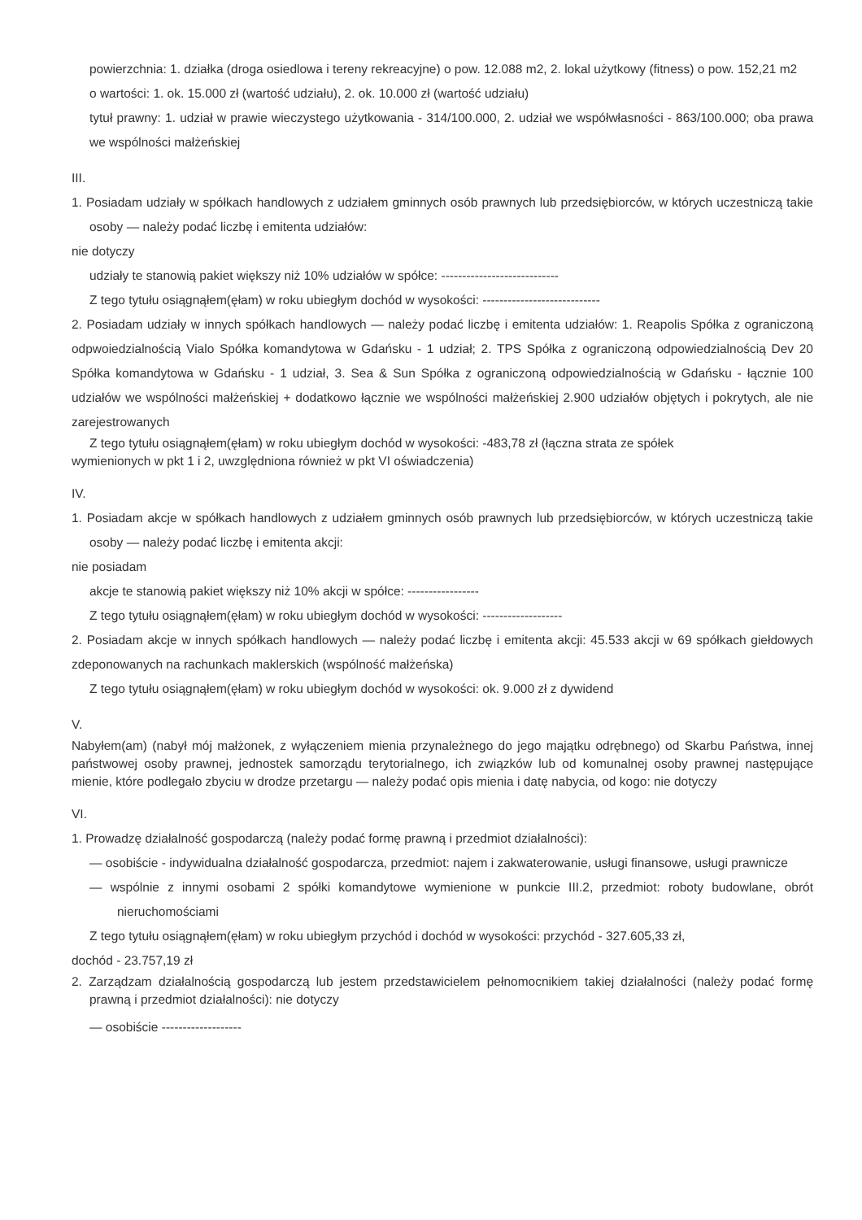powierzchnia: 1. działka (droga osiedlowa i tereny rekreacyjne) o pow. 12.088 m2, 2. lokal użytkowy (fitness) o pow. 152,21 m2
o wartości: 1. ok. 15.000 zł (wartość udziału), 2. ok. 10.000 zł (wartość udziału)
tytuł prawny: 1. udział w prawie wieczystego użytkowania - 314/100.000, 2. udział we współwłasności - 863/100.000; oba prawa we wspólności małżeńskiej
III.
1. Posiadam udziały w spółkach handlowych z udziałem gminnych osób prawnych lub przedsiębiorców, w których uczestniczą takie osoby — należy podać liczbę i emitenta udziałów:
nie dotyczy
udziały te stanowią pakiet większy niż 10% udziałów w spółce: ----------------------------
Z tego tytułu osiągnąłem(ęłam) w roku ubiegłym dochód w wysokości: ----------------------------
2. Posiadam udziały w innych spółkach handlowych — należy podać liczbę i emitenta udziałów: 1. Reapolis Spółka z ograniczoną odpwoiedzialnością Vialo Spółka komandytowa w Gdańsku - 1 udział; 2. TPS Spółka z ograniczoną odpowiedzialnością Dev 20 Spółka komandytowa w Gdańsku - 1 udział, 3. Sea & Sun Spółka z ograniczoną odpowiedzialnością w Gdańsku - łącznie 100 udziałów we wspólności małżeńskiej + dodatkowo łącznie we wspólności małżeńskiej 2.900 udziałów objętych i pokrytych, ale nie zarejestrowanych
Z tego tytułu osiągnąłem(ęłam) w roku ubiegłym dochód w wysokości: -483,78 zł (łączna strata ze spółek
wymienionych w pkt 1 i 2, uwzględniona również w pkt VI oświadczenia)
IV.
1. Posiadam akcje w spółkach handlowych z udziałem gminnych osób prawnych lub przedsiębiorców, w których uczestniczą takie osoby — należy podać liczbę i emitenta akcji:
nie posiadam
akcje te stanowią pakiet większy niż 10% akcji w spółce: -----------------
Z tego tytułu osiągnąłem(ęłam) w roku ubiegłym dochód w wysokości: -------------------
2. Posiadam akcje w innych spółkach handlowych — należy podać liczbę i emitenta akcji: 45.533 akcji w 69 spółkach giełdowych zdeponowanych na rachunkach maklerskich (wspólność małżeńska)
Z tego tytułu osiągnąłem(ęłam) w roku ubiegłym dochód w wysokości: ok. 9.000 zł z dywidend
V.
Nabyłem(am) (nabył mój małżonek, z wyłączeniem mienia przynależnego do jego majątku odrębnego) od Skarbu Państwa, innej państwowej osoby prawnej, jednostek samorządu terytorialnego, ich związków lub od komunalnej osoby prawnej następujące mienie, które podlegało zbyciu w drodze przetargu — należy podać opis mienia i datę nabycia, od kogo: nie dotyczy
VI.
1. Prowadzę działalność gospodarczą (należy podać formę prawną i przedmiot działalności):
— osobiście - indywidualna działalność gospodarcza, przedmiot: najem i zakwaterowanie, usługi finansowe, usługi prawnicze
— wspólnie z innymi osobami 2 spółki komandytowe wymienione w punkcie III.2, przedmiot: roboty budowlane, obrót nieruchomościami
Z tego tytułu osiągnąłem(ęłam) w roku ubiegłym przychód i dochód w wysokości: przychód - 327.605,33 zł,
dochód - 23.757,19 zł
2. Zarządzam działalnością gospodarczą lub jestem przedstawicielem pełnomocnikiem takiej działalności (należy podać formę prawną i przedmiot działalności): nie dotyczy
— osobiście -------------------